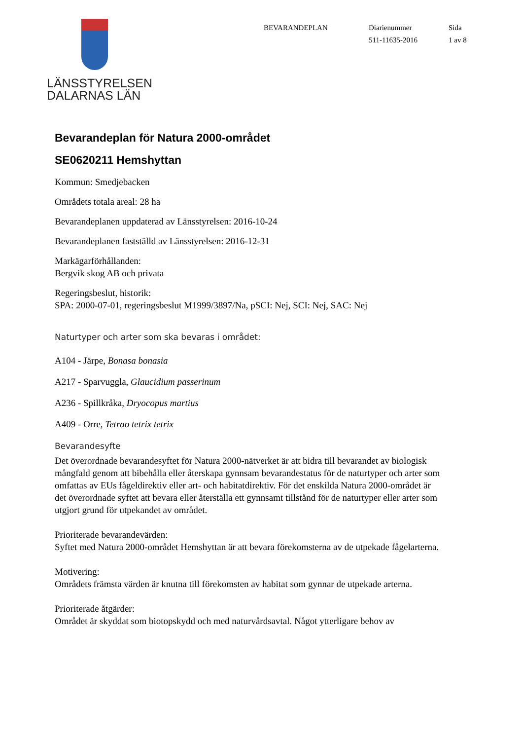LÄNSSTYRELSEN
DALARNAS LÄN
BEVARANDEPLAN Diarienummer
511-11635-2016
Sida
1 av 8
Bevarandeplan för Natura 2000-området
SE0620211 Hemshyttan
Kommun: Smedjebacken
Områdets totala areal: 28 ha
Bevarandeplanen uppdaterad av Länsstyrelsen: 2016-10-24
Bevarandeplanen fastställd av Länsstyrelsen: 2016-12-31
Markägarförhållanden:
Bergvik skog AB och privata
Regeringsbeslut, historik:
SPA: 2000-07-01, regeringsbeslut M1999/3897/Na, pSCI: Nej, SCI: Nej, SAC: Nej
Naturtyper och arter som ska bevaras i området:
A104 - Järpe, Bonasa bonasia
A217 - Sparvuggla, Glaucidium passerinum
A236 - Spillkråka, Dryocopus martius
A409 - Orre, Tetrao tetrix tetrix
Bevarandesyfte
Det överordnade bevarandesyftet för Natura 2000-nätverket är att bidra till bevarandet av biologisk mångfald genom att bibehålla eller återskapa gynnsam bevarandestatus för de naturtyper och arter som omfattas av EUs fågeldirektiv eller art- och habitatdirektiv. För det enskilda Natura 2000-området är det överordnade syftet att bevara eller återställa ett gynnsamt tillstånd för de naturtyper eller arter som utgjort grund för utpekandet av området.
Prioriterade bevarandevärden:
Syftet med Natura 2000-området Hemshyttan är att bevara förekomsterna av de utpekade fågelarterna.
Motivering:
Områdets främsta värden är knutna till förekomsten av habitat som gynnar de utpekade arterna.
Prioriterade åtgärder:
Området är skyddat som biotopskydd och med naturvårdsavtal. Något ytterligare behov av